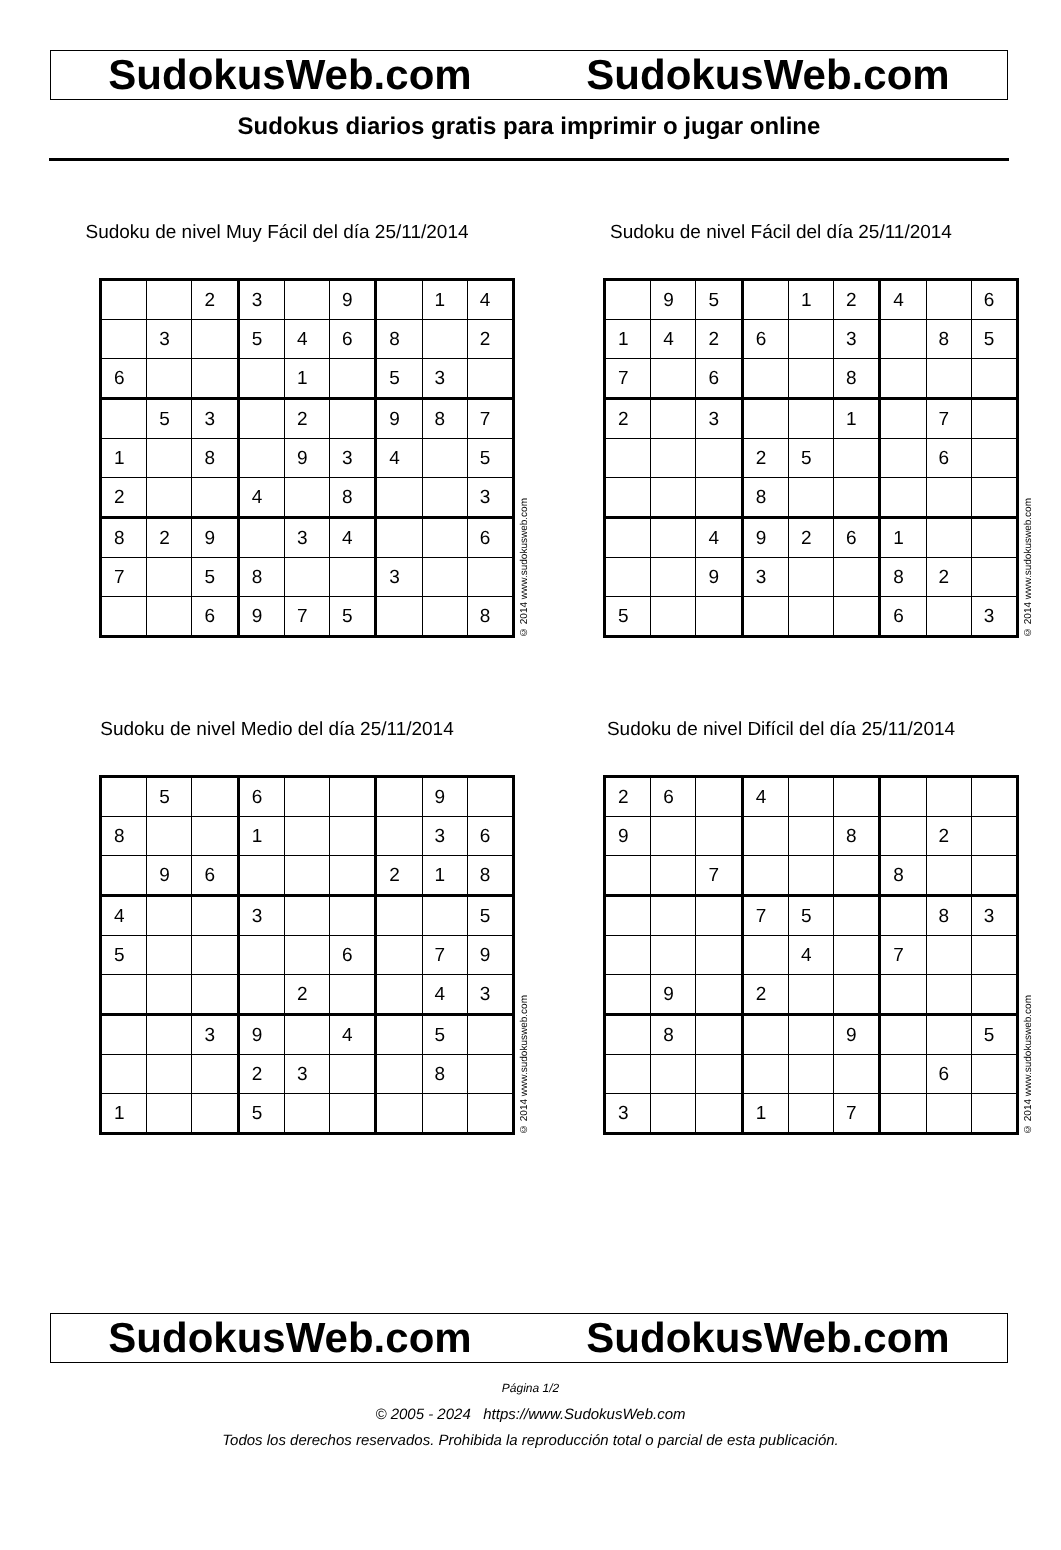SudokusWeb.com SudokusWeb.com
Sudokus diarios gratis para imprimir o jugar online
Sudoku de nivel Muy Fácil del día 25/11/2014
| | | 2 | 3 | | 9 | | 1 | 4 |
| | 3 | | 5 | 4 | 6 | 8 | | 2 |
| 6 | | | | 1 | | 5 | 3 | |
| | 5 | 3 | | 2 | | 9 | 8 | 7 |
| 1 | | 8 | | 9 | 3 | 4 | | 5 |
| 2 | | | 4 | | 8 | | | 3 |
| 8 | 2 | 9 | | 3 | 4 | | | 6 |
| 7 | | 5 | 8 | | | 3 | | |
| | | 6 | 9 | 7 | 5 | | | 8 |
© 2014 www.sudokusweb.com
Sudoku de nivel Fácil del día 25/11/2014
| | 9 | 5 | | 1 | 2 | 4 | | 6 |
| 1 | 4 | 2 | 6 | | 3 | | 8 | 5 |
| 7 | | 6 | | | 8 | | | |
| 2 | | 3 | | | 1 | | 7 | |
| | | | 2 | 5 | | | 6 | |
| | | | 8 | | | | | |
| | | 4 | 9 | 2 | 6 | 1 | | |
| | | 9 | 3 | | | 8 | 2 | |
| 5 | | | | | | 6 | | 3 |
© 2014 www.sudokusweb.com
Sudoku de nivel Medio del día 25/11/2014
| | 5 | | 6 | | | | 9 | |
| 8 | | | 1 | | | | 3 | 6 |
| | 9 | 6 | | | | 2 | 1 | 8 |
| 4 | | | 3 | | | | | 5 |
| 5 | | | | | 6 | | 7 | 9 |
| | | | | 2 | | | 4 | 3 |
| | | 3 | 9 | | 4 | | 5 | |
| | | | 2 | 3 | | | 8 | |
| 1 | | | 5 | | | | | |
© 2014 www.sudokusweb.com
Sudoku de nivel Difícil del día 25/11/2014
| 2 | 6 | | 4 | | | | | |
| 9 | | | | | 8 | | 2 | |
| | | 7 | | | | 8 | | |
| | | | 7 | 5 | | | 8 | 3 |
| | | | | 4 | | 7 | | |
| | 9 | | 2 | | | | | |
| | 8 | | | | 9 | | | 5 |
| | | | | | | | 6 | |
| 3 | | | 1 | | 7 | | | |
© 2014 www.sudokusweb.com
SudokusWeb.com SudokusWeb.com
Página 1/2
© 2005 - 2024 https://www.SudokusWeb.com
Todos los derechos reservados. Prohibida la reproducción total o parcial de esta publicación.